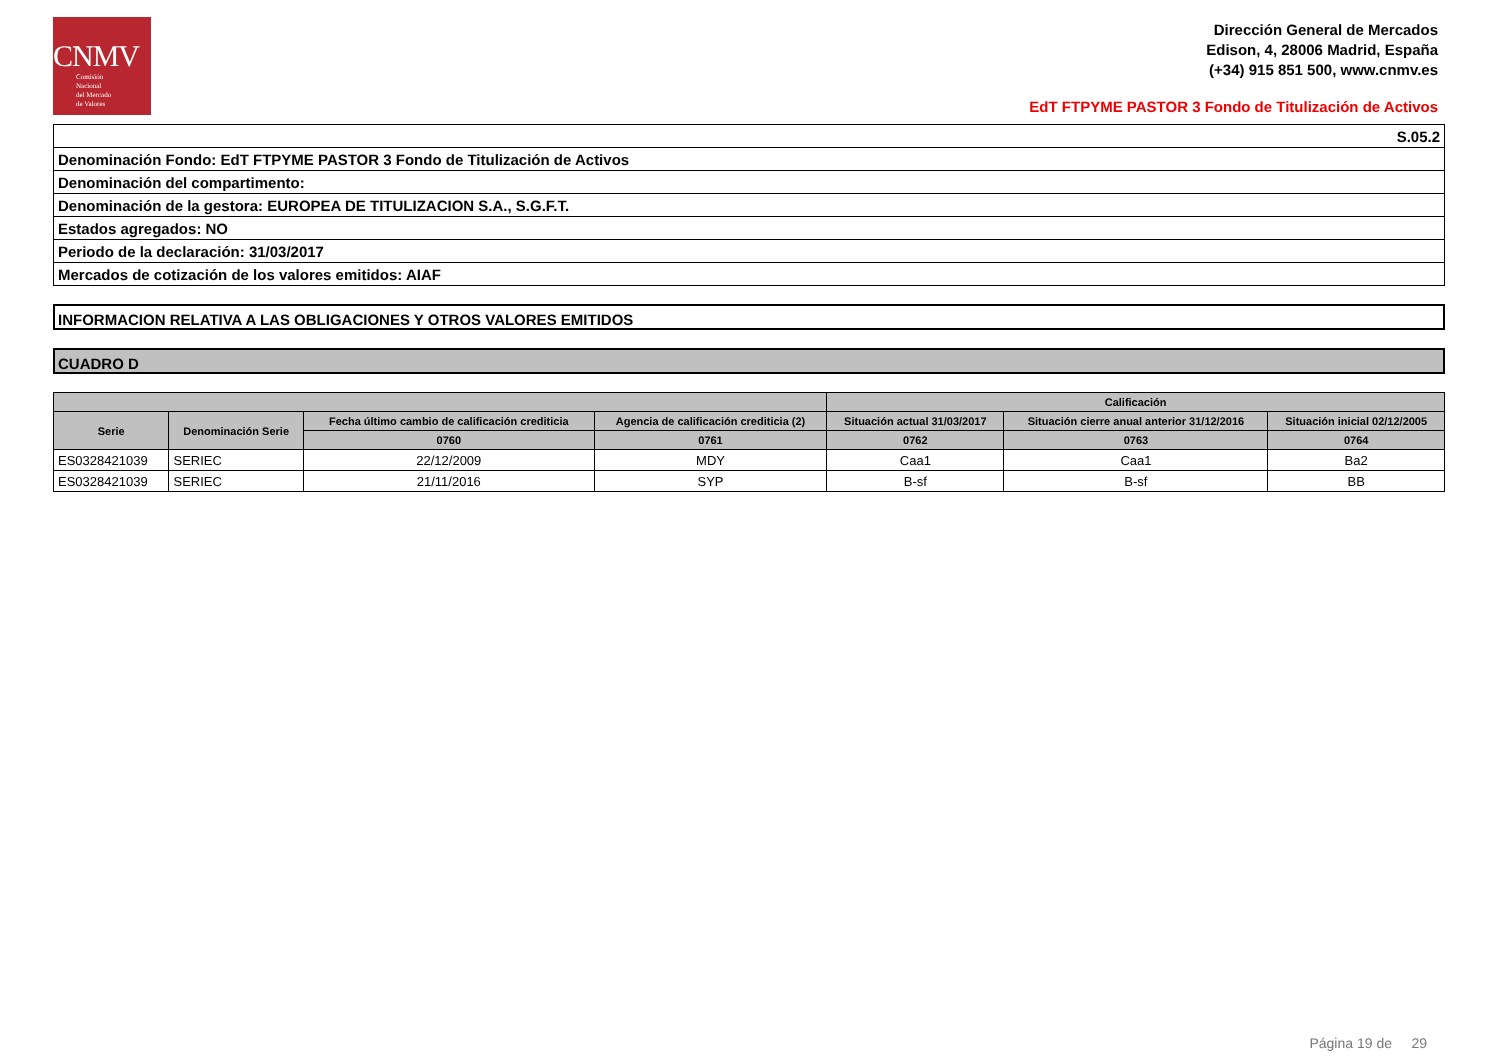CNMV
Comisión
Nacional
del Mercado
de Valores
Dirección General de Mercados
Edison, 4, 28006 Madrid, España
(+34) 915 851 500, www.cnmv.es
EdT FTPYME PASTOR 3 Fondo de Titulización de Activos
| S.05.2 |
| Denominación Fondo: EdT FTPYME PASTOR 3 Fondo de Titulización de Activos |
| Denominación del compartimento: |
| Denominación de la gestora: EUROPEA DE TITULIZACION S.A., S.G.F.T. |
| Estados agregados: NO |
| Periodo de la declaración: 31/03/2017 |
| Mercados de cotización de los valores emitidos: AIAF |
INFORMACION RELATIVA A LAS OBLIGACIONES Y OTROS VALORES EMITIDOS
CUADRO D
| | | | | Calificación | | |
| --- | --- | --- | --- | --- | --- | --- |
| Serie | Denominación Serie | Fecha último cambio de calificación crediticia | Agencia de calificación crediticia (2) | Situación actual 31/03/2017 | Situación cierre anual anterior 31/12/2016 | Situación inicial 02/12/2005 |
| | | 0760 | 0761 | 0762 | 0763 | 0764 |
| ES0328421039 | SERIEC | 22/12/2009 | MDY | Caa1 | Caa1 | Ba2 |
| ES0328421039 | SERIEC | 21/11/2016 | SYP | B-sf | B-sf | BB |
Página 19 de 29